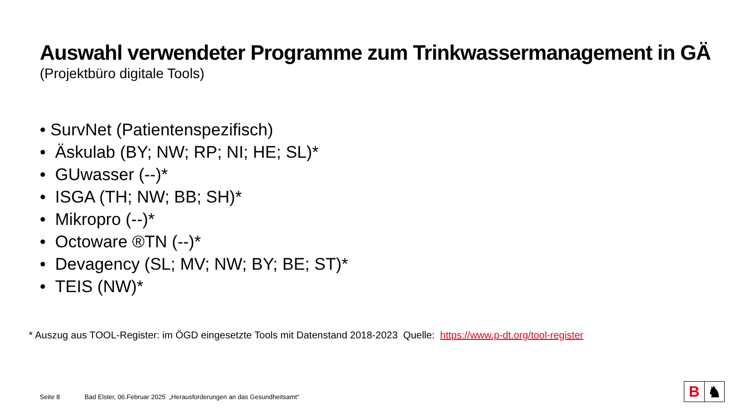Auswahl verwendeter Programme zum Trinkwassermanagement in GÄ
(Projektbüro digitale Tools)
• SurvNet (Patientenspezifisch)
• Äskulab (BY; NW; RP; NI; HE; SL)*
• GUwasser (--)*
• ISGA (TH; NW; BB; SH)*
• Mikropro (--)*
• Octoware ®TN (--)*
• Devagency (SL; MV; NW; BY; BE; ST)*
• TEIS (NW)*
* Auszug aus TOOL-Register: im ÖGD eingesetzte Tools mit Datenstand 2018-2023 Quelle: https://www.p-dt.org/tool-register
Seite 8 Bad Elster, 06.Februar 2025 „Herausforderungen an das Gesundheitsamt“
B ♞